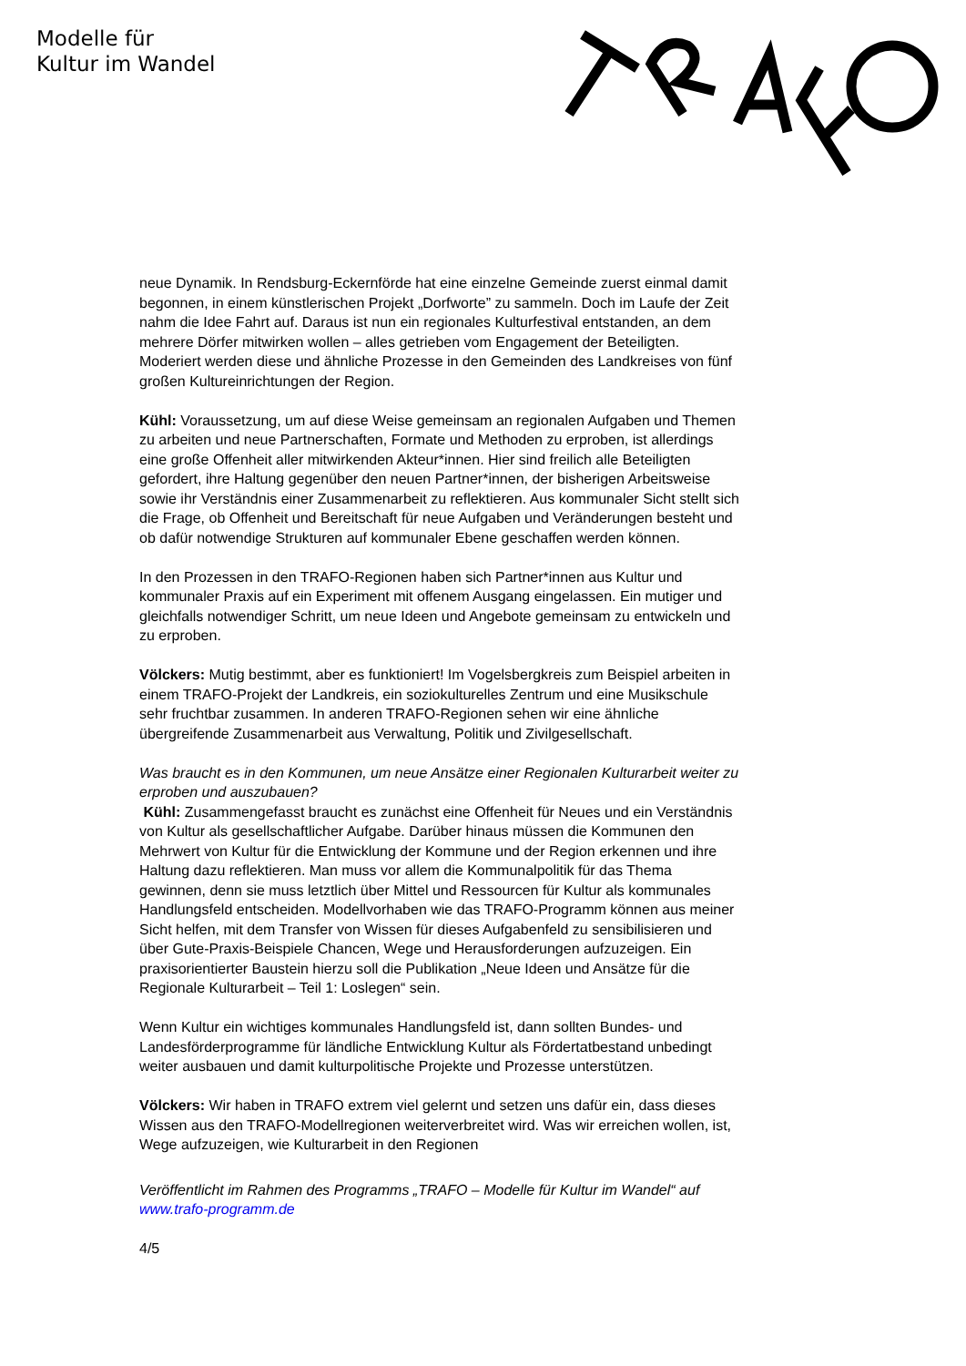Modelle für
Kultur im Wandel
neue Dynamik. In Rendsburg-Eckernförde hat eine einzelne Gemeinde zuerst einmal damit begonnen, in einem künstlerischen Projekt „Dorfworte” zu sammeln. Doch im Laufe der Zeit nahm die Idee Fahrt auf. Daraus ist nun ein regionales Kulturfestival entstanden, an dem mehrere Dörfer mitwirken wollen – alles getrieben vom Engagement der Beteiligten. Moderiert werden diese und ähnliche Prozesse in den Gemeinden des Landkreises von fünf großen Kultureinrichtungen der Region.
Kühl: Voraussetzung, um auf diese Weise gemeinsam an regionalen Aufgaben und Themen zu arbeiten und neue Partnerschaften, Formate und Methoden zu erproben, ist allerdings eine große Offenheit aller mitwirkenden Akteur*innen. Hier sind freilich alle Beteiligten gefordert, ihre Haltung gegenüber den neuen Partner*innen, der bisherigen Arbeitsweise sowie ihr Verständnis einer Zusammenarbeit zu reflektieren. Aus kommunaler Sicht stellt sich die Frage, ob Offenheit und Bereitschaft für neue Aufgaben und Veränderungen besteht und ob dafür notwendige Strukturen auf kommunaler Ebene geschaffen werden können.
In den Prozessen in den TRAFO-Regionen haben sich Partner*innen aus Kultur und kommunaler Praxis auf ein Experiment mit offenem Ausgang eingelassen. Ein mutiger und gleichfalls notwendiger Schritt, um neue Ideen und Angebote gemeinsam zu entwickeln und zu erproben.
Völckers: Mutig bestimmt, aber es funktioniert! Im Vogelsbergkreis zum Beispiel arbeiten in einem TRAFO-Projekt der Landkreis, ein soziokulturelles Zentrum und eine Musikschule sehr fruchtbar zusammen. In anderen TRAFO-Regionen sehen wir eine ähnliche übergreifende Zusammenarbeit aus Verwaltung, Politik und Zivilgesellschaft.
Was braucht es in den Kommunen, um neue Ansätze einer Regionalen Kulturarbeit weiter zu erproben und auszubauen?
Kühl: Zusammengefasst braucht es zunächst eine Offenheit für Neues und ein Verständnis von Kultur als gesellschaftlicher Aufgabe. Darüber hinaus müssen die Kommunen den Mehrwert von Kultur für die Entwicklung der Kommune und der Region erkennen und ihre Haltung dazu reflektieren. Man muss vor allem die Kommunalpolitik für das Thema gewinnen, denn sie muss letztlich über Mittel und Ressourcen für Kultur als kommunales Handlungsfeld entscheiden. Modellvorhaben wie das TRAFO-Programm können aus meiner Sicht helfen, mit dem Transfer von Wissen für dieses Aufgabenfeld zu sensibilisieren und über Gute-Praxis-Beispiele Chancen, Wege und Herausforderungen aufzuzeigen. Ein praxisorientierter Baustein hierzu soll die Publikation „Neue Ideen und Ansätze für die Regionale Kulturarbeit – Teil 1: Loslegen“ sein.
Wenn Kultur ein wichtiges kommunales Handlungsfeld ist, dann sollten Bundes- und Landesförderprogramme für ländliche Entwicklung Kultur als Fördertatbestand unbedingt weiter ausbauen und damit kulturpolitische Projekte und Prozesse unterstützen.
Völckers: Wir haben in TRAFO extrem viel gelernt und setzen uns dafür ein, dass dieses Wissen aus den TRAFO-Modellregionen weiterverbreitet wird. Was wir erreichen wollen, ist, Wege aufzuzeigen, wie Kulturarbeit in den Regionen
Veröffentlicht im Rahmen des Programms „TRAFO – Modelle für Kultur im Wandel“ auf www.trafo-programm.de
4/5